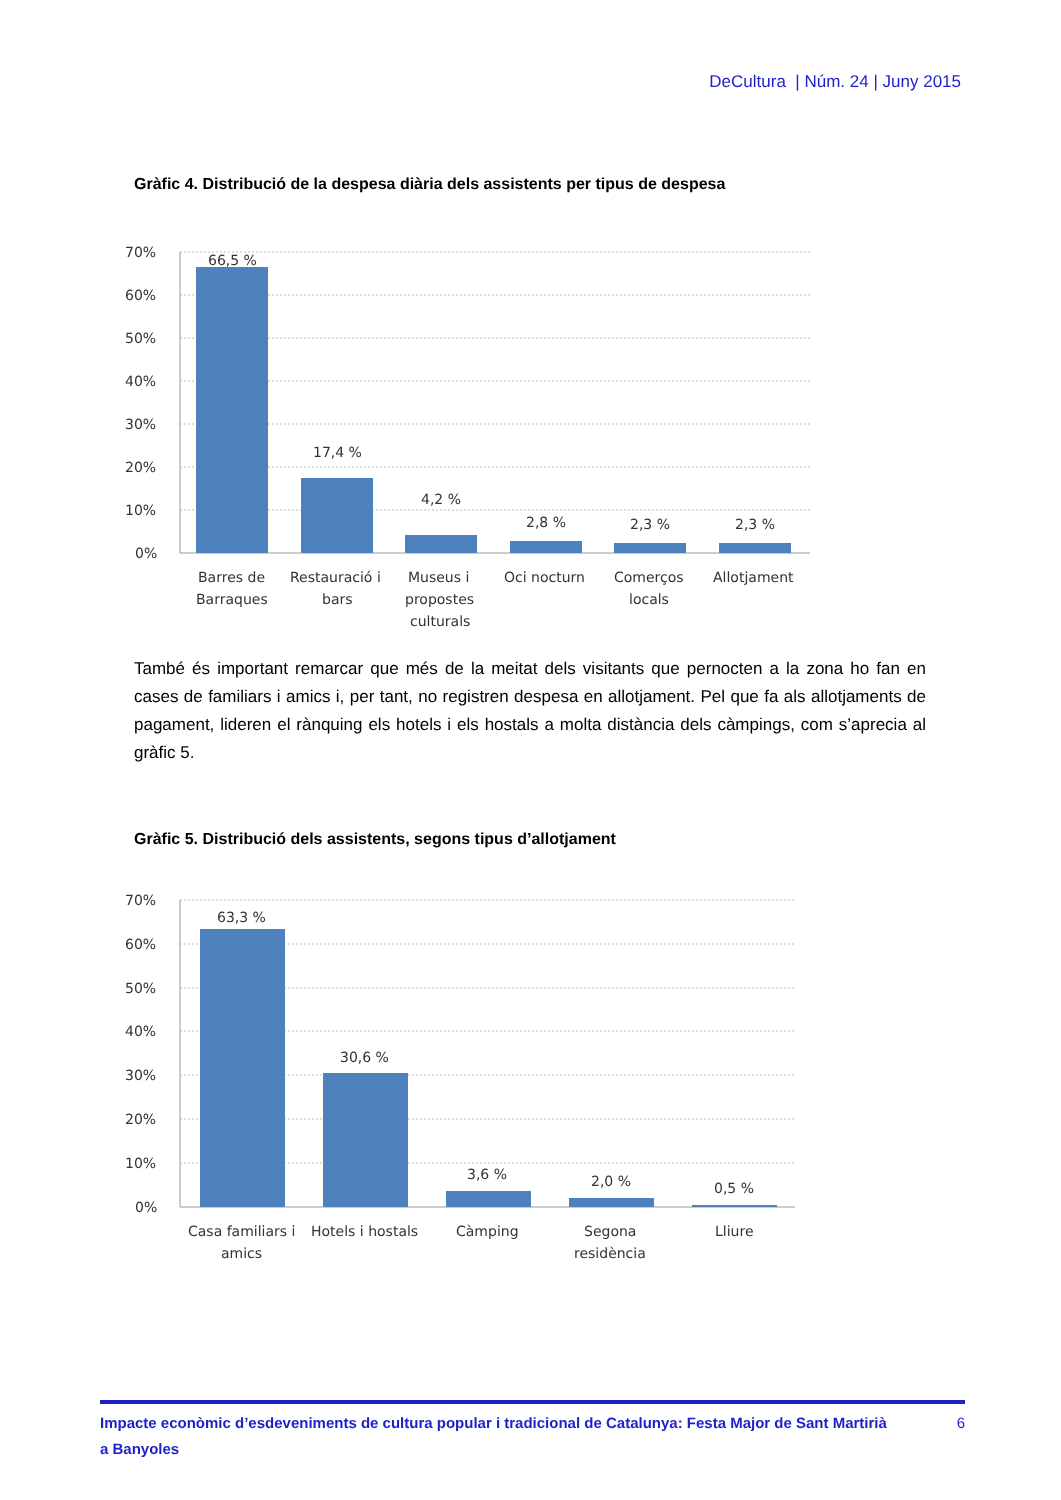DeCultura | Núm. 24 | Juny 2015
Gràfic 4. Distribució de la despesa diària dels assistents per tipus de despesa
70%
60%
50%
40%
30%
20%
10%
0%
66,5 %
17,4 %
4,2 %
2,8 %
2,3 %
2,3 %
Barres de
Barraques
Restauració i
bars
Museus i
propostes
culturals
Oci nocturn
Comerços
locals
Allotjament
També és important remarcar que més de la meitat dels visitants que pernocten a la zona ho fan en cases de familiars i amics i, per tant, no registren despesa en allotjament. Pel que fa als allotja­ments de pagament, lideren el rànquing els hotels i els hostals a molta distància dels càmpings, com s’aprecia al gràfic 5.
Gràfic 5. Distribució dels assistents, segons tipus d’allotjament
70%
60%
50%
40%
30%
20%
10%
0%
63,3 %
30,6 %
3,6 %
2,0 %
0,5 %
Casa familiars i
amics
Hotels i hostals
Càmping
Segona
residència
Lliure
Impacte econòmic d’esdeveniments de cultura popular i tradicional de Catalunya: Festa Major de Sant Martirià
a Banyoles 6